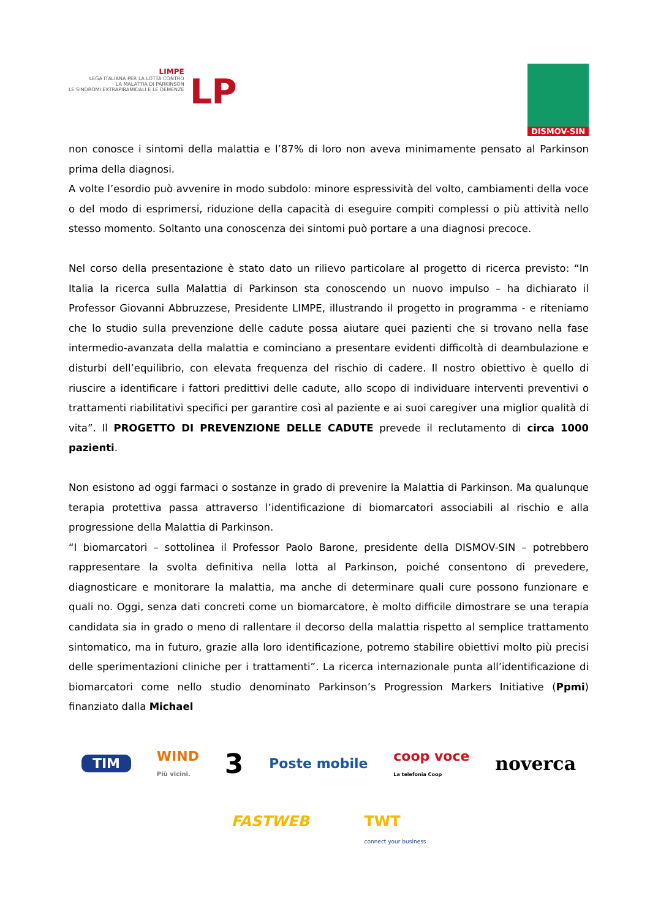LIMPE
LEGA ITALIANA PER LA LOTTA CONTRO
LA MALATTIA DI PARKINSON
LE SINDROMI EXTRAPIRAMIDALI E LE DEMENZE
LP
DISMOV-SIN
non conosce i sintomi della malattia e l’87% di loro non aveva minimamente pensato al Parkinson prima della diagnosi.
A volte l’esordio può avvenire in modo subdolo: minore espressività del volto, cambiamenti della voce o del modo di esprimersi, riduzione della capacità di eseguire compiti complessi o più attività nello stesso momento. Soltanto una conoscenza dei sintomi può portare a una diagnosi precoce.
Nel corso della presentazione è stato dato un rilievo particolare al progetto di ricerca previsto: “In Italia la ricerca sulla Malattia di Parkinson sta conoscendo un nuovo impulso – ha dichiarato il Professor Giovanni Abbruzzese, Presidente LIMPE, illustrando il progetto in programma - e riteniamo che lo studio sulla prevenzione delle cadute possa aiutare quei pazienti che si trovano nella fase intermedio-avanzata della malattia e cominciano a presentare evidenti difficoltà di deambulazione e disturbi dell’equilibrio, con elevata frequenza del rischio di cadere. Il nostro obiettivo è quello di riuscire a identificare i fattori predittivi delle cadute, allo scopo di individuare interventi preventivi o trattamenti riabilitativi specifici per garantire così al paziente e ai suoi caregiver una miglior qualità di vita”. Il PROGETTO DI PREVENZIONE DELLE CADUTE prevede il reclutamento di circa 1000 pazienti.
Non esistono ad oggi farmaci o sostanze in grado di prevenire la Malattia di Parkinson. Ma qualunque terapia protettiva passa attraverso l’identificazione di biomarcatori associabili al rischio e alla progressione della Malattia di Parkinson.
“I biomarcatori – sottolinea il Professor Paolo Barone, presidente della DISMOV-SIN – potrebbero rappresentare la svolta definitiva nella lotta al Parkinson, poiché consentono di prevedere, diagnosticare e monitorare la malattia, ma anche di determinare quali cure possono funzionare e quali no. Oggi, senza dati concreti come un biomarcatore, è molto difficile dimostrare se una terapia candidata sia in grado o meno di rallentare il decorso della malattia rispetto al semplice trattamento sintomatico, ma in futuro, grazie alla loro identificazione, potremo stabilire obiettivi molto più precisi delle sperimentazioni cliniche per i trattamenti”. La ricerca internazionale punta all’identificazione di biomarcatori come nello studio denominato Parkinson’s Progression Markers Initiative (Ppmi) finanziato dalla Michael
TIM WIND
Più vicini. 3 Poste mobile coop voce
La telefonia Coop noverca
FASTWEB TWT
connect your business